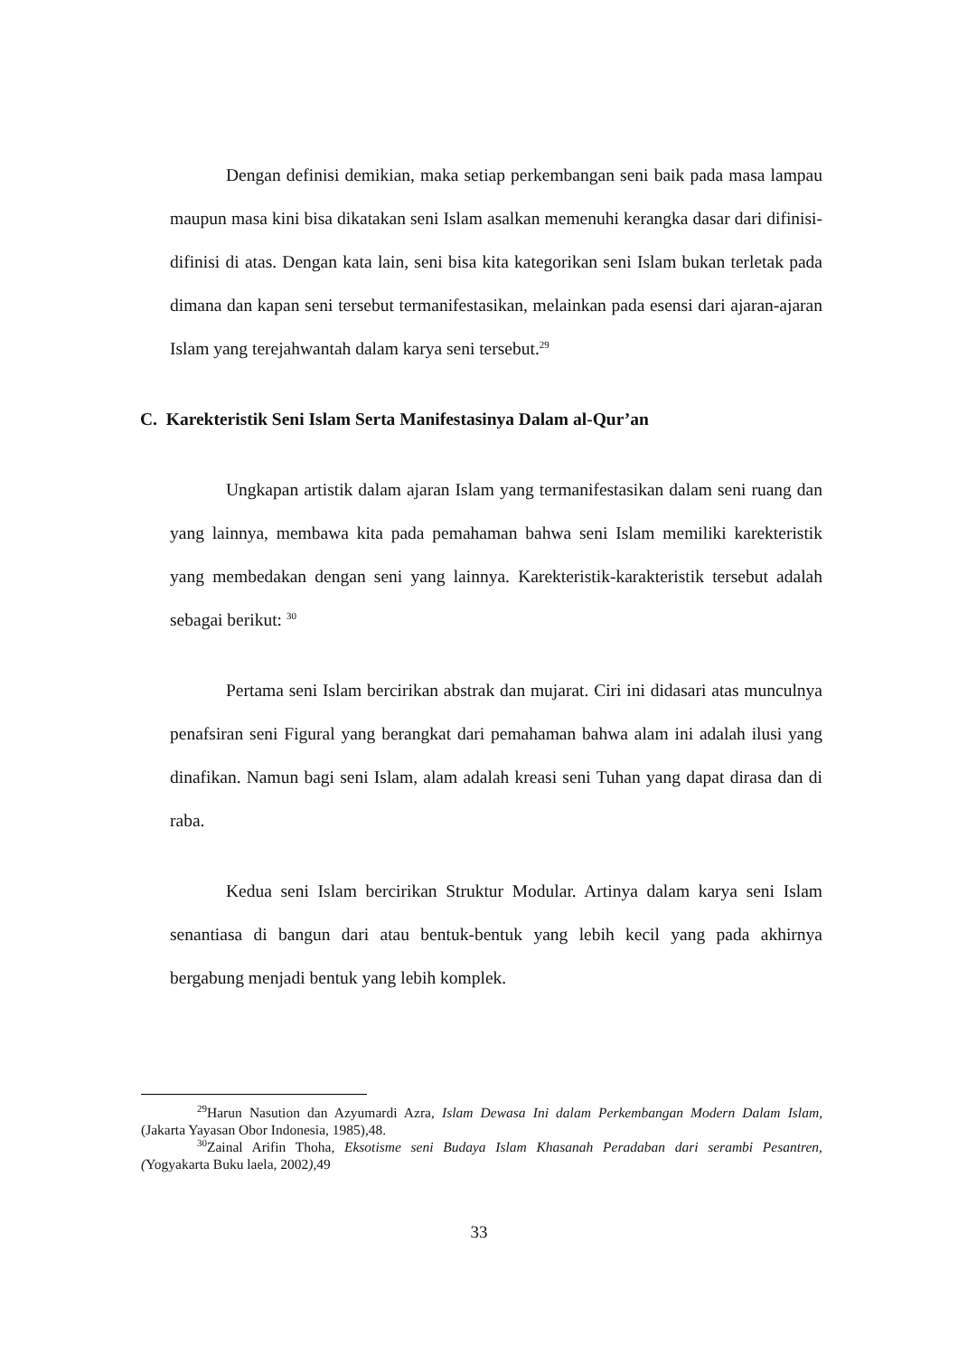Dengan definisi demikian, maka setiap perkembangan seni baik pada masa lampau maupun masa kini bisa dikatakan seni Islam asalkan memenuhi kerangka dasar dari difinisi-difinisi di atas. Dengan kata lain, seni bisa kita kategorikan seni Islam bukan terletak pada dimana dan kapan seni tersebut termanifestasikan, melainkan pada esensi dari ajaran-ajaran Islam yang terejahwantah dalam karya seni tersebut.<sup>29</sup>
C. Karekteristik Seni Islam Serta Manifestasinya Dalam al-Qur’an
Ungkapan artistik dalam ajaran Islam yang termanifestasikan dalam seni ruang dan yang lainnya, membawa kita pada pemahaman bahwa seni Islam memiliki karekteristik yang membedakan dengan seni yang lainnya. Karekteristik-karakteristik tersebut adalah sebagai berikut: <sup>30</sup>
Pertama seni Islam bercirikan abstrak dan mujarat. Ciri ini didasari atas munculnya penafsiran seni Figural yang berangkat dari pemahaman bahwa alam ini adalah ilusi yang dinafikan. Namun bagi seni Islam, alam adalah kreasi seni Tuhan yang dapat dirasa dan di raba.
Kedua seni Islam bercirikan Struktur Modular. Artinya dalam karya seni Islam senantiasa di bangun dari atau bentuk-bentuk yang lebih kecil yang pada akhirnya bergabung menjadi bentuk yang lebih komplek.
<sup>29</sup> Harun Nasution dan Azyumardi Azra, Islam Dewasa Ini dalam Perkembangan Modern Dalam Islam, (Jakarta Yayasan Obor Indonesia, 1985),48.
<sup>30</sup> Zainal Arifin Thoha, Eksotisme seni Budaya Islam Khasanah Peradaban dari serambi Pesantren, (Yogyakarta Buku laela, 2002), 49
33